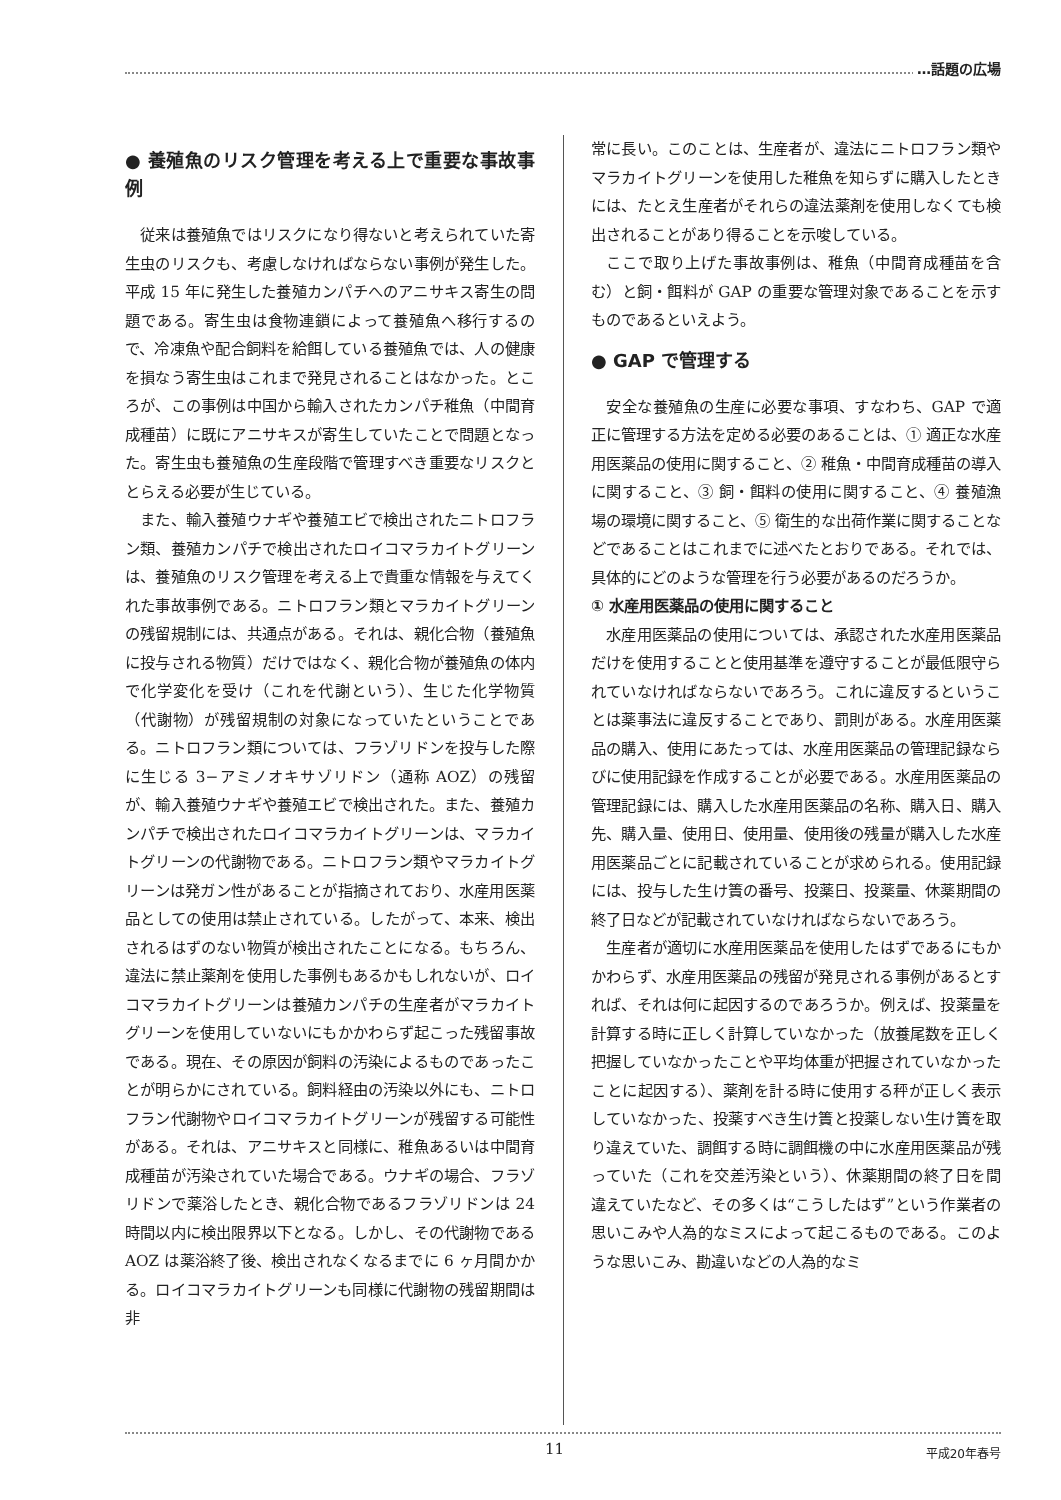…話題の広場
● 養殖魚のリスク管理を考える上で重要な事故事例
従来は養殖魚ではリスクになり得ないと考えられていた寄生虫のリスクも、考慮しなければならない事例が発生した。平成 15 年に発生した養殖カンパチへのアニサキス寄生の問題である。寄生虫は食物連鎖によって養殖魚へ移行するので、冷凍魚や配合飼料を給餌している養殖魚では、人の健康を損なう寄生虫はこれまで発見されることはなかった。ところが、この事例は中国から輸入されたカンパチ稚魚（中間育成種苗）に既にアニサキスが寄生していたことで問題となった。寄生虫も養殖魚の生産段階で管理すべき重要なリスクととらえる必要が生じている。
また、輸入養殖ウナギや養殖エビで検出されたニトロフラン類、養殖カンパチで検出されたロイコマラカイトグリーンは、養殖魚のリスク管理を考える上で貴重な情報を与えてくれた事故事例である。ニトロフラン類とマラカイトグリーンの残留規制には、共通点がある。それは、親化合物（養殖魚に投与される物質）だけではなく、親化合物が養殖魚の体内で化学変化を受け（これを代謝という）、生じた化学物質（代謝物）が残留規制の対象になっていたということである。ニトロフラン類については、フラゾリドンを投与した際に生じる 3−アミノオキサゾリドン（通称 AOZ）の残留が、輸入養殖ウナギや養殖エビで検出された。また、養殖カンパチで検出されたロイコマラカイトグリーンは、マラカイトグリーンの代謝物である。ニトロフラン類やマラカイトグリーンは発ガン性があることが指摘されており、水産用医薬品としての使用は禁止されている。したがって、本来、検出されるはずのない物質が検出されたことになる。もちろん、違法に禁止薬剤を使用した事例もあるかもしれないが、ロイコマラカイトグリーンは養殖カンパチの生産者がマラカイトグリーンを使用していないにもかかわらず起こった残留事故である。現在、その原因が飼料の汚染によるものであったことが明らかにされている。飼料経由の汚染以外にも、ニトロフラン代謝物やロイコマラカイトグリーンが残留する可能性がある。それは、アニサキスと同様に、稚魚あるいは中間育成種苗が汚染されていた場合である。ウナギの場合、フラゾリドンで薬浴したとき、親化合物であるフラゾリドンは 24 時間以内に検出限界以下となる。しかし、その代謝物である AOZ は薬浴終了後、検出されなくなるまでに 6 ヶ月間かかる。ロイコマラカイトグリーンも同様に代謝物の残留期間は非
常に長い。このことは、生産者が、違法にニトロフラン類やマラカイトグリーンを使用した稚魚を知らずに購入したときには、たとえ生産者がそれらの違法薬剤を使用しなくても検出されることがあり得ることを示唆している。
ここで取り上げた事故事例は、稚魚（中間育成種苗を含む）と飼・餌料が GAP の重要な管理対象であることを示すものであるといえよう。
● GAP で管理する
安全な養殖魚の生産に必要な事項、すなわち、GAP で適正に管理する方法を定める必要のあることは、① 適正な水産用医薬品の使用に関すること、② 稚魚・中間育成種苗の導入に関すること、③ 飼・餌料の使用に関すること、④ 養殖漁場の環境に関すること、⑤ 衛生的な出荷作業に関することなどであることはこれまでに述べたとおりである。それでは、具体的にどのような管理を行う必要があるのだろうか。
① 水産用医薬品の使用に関すること
水産用医薬品の使用については、承認された水産用医薬品だけを使用することと使用基準を遵守することが最低限守られていなければならないであろう。これに違反するということは薬事法に違反することであり、罰則がある。水産用医薬品の購入、使用にあたっては、水産用医薬品の管理記録ならびに使用記録を作成することが必要である。水産用医薬品の管理記録には、購入した水産用医薬品の名称、購入日、購入先、購入量、使用日、使用量、使用後の残量が購入した水産用医薬品ごとに記載されていることが求められる。使用記録には、投与した生け簀の番号、投薬日、投薬量、休薬期間の終了日などが記載されていなければならないであろう。
生産者が適切に水産用医薬品を使用したはずであるにもかかわらず、水産用医薬品の残留が発見される事例があるとすれば、それは何に起因するのであろうか。例えば、投薬量を計算する時に正しく計算していなかった（放養尾数を正しく把握していなかったことや平均体重が把握されていなかったことに起因する）、薬剤を計る時に使用する秤が正しく表示していなかった、投薬すべき生け簀と投薬しない生け簀を取り違えていた、調餌する時に調餌機の中に水産用医薬品が残っていた（これを交差汚染という）、休薬期間の終了日を間違えていたなど、その多くは“こうしたはず”という作業者の思いこみや人為的なミスによって起こるものである。このような思いこみ、勘違いなどの人為的なミ
11 平成20年春号